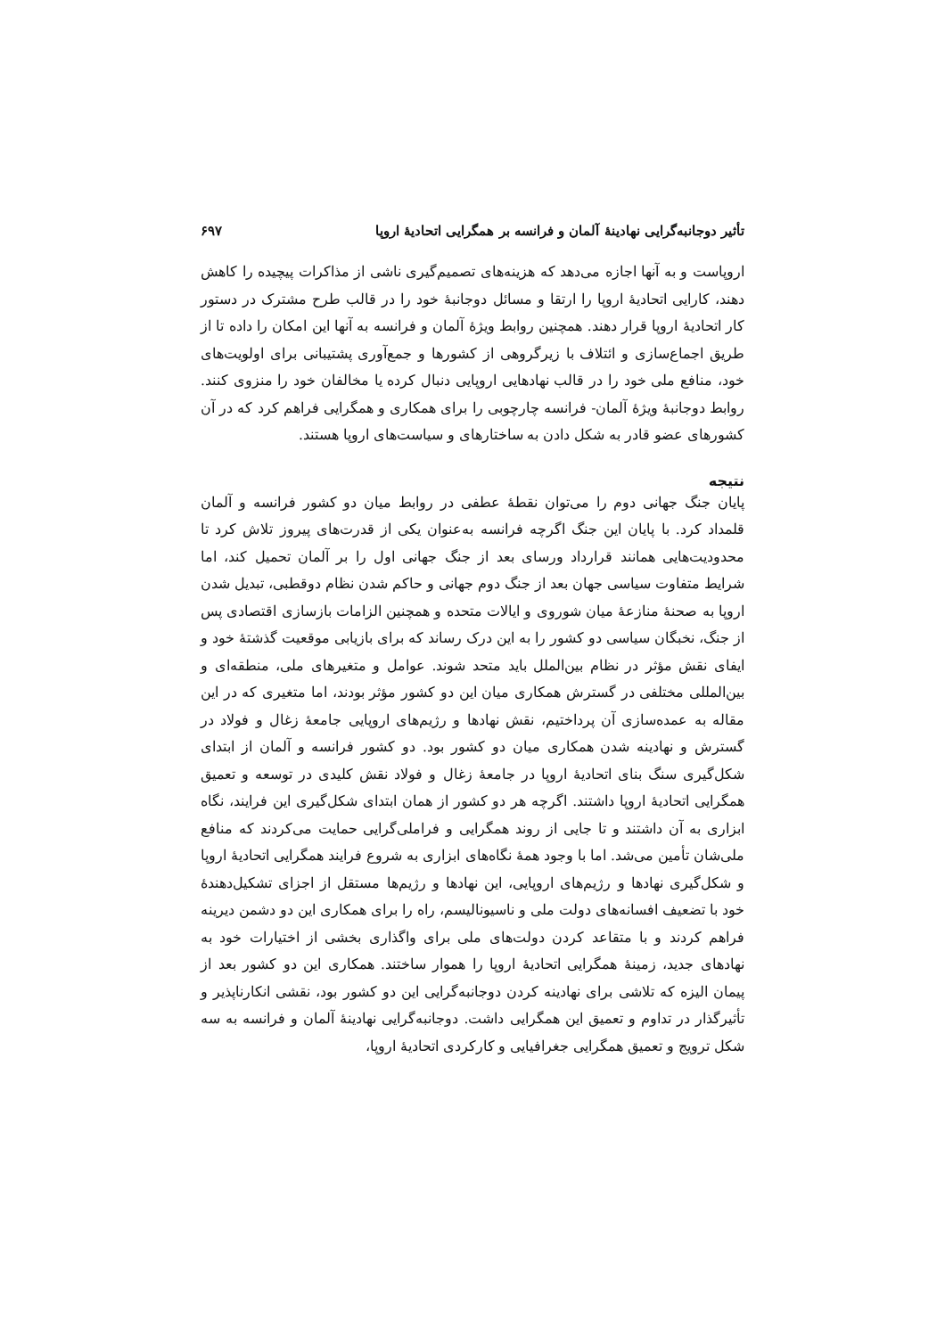تأثیر دوجانبه‌گرایی نهادینهٔ آلمان و فرانسه بر همگرایی اتحادیهٔ اروپا ۶۹۷
اروپاست و به آنها اجازه می‌دهد که هزینه‌های تصمیم‌گیری ناشی از مذاکرات پیچیده را کاهش دهند، کارایی اتحادیهٔ اروپا را ارتقا و مسائل دوجانبهٔ خود را در قالب طرح مشترک در دستور کار اتحادیهٔ اروپا قرار دهند. همچنین روابط ویژهٔ آلمان و فرانسه به آنها این امکان را داده تا از طریق اجماع‌سازی و ائتلاف با زیرگروهی از کشورها و جمع‌آوری پشتیبانی برای اولویت‌های خود، منافع ملی خود را در قالب نهادهایی اروپایی دنبال کرده یا مخالفان خود را منزوی کنند. روابط دوجانبهٔ ویژهٔ آلمان- فرانسه چارچوبی را برای همکاری و همگرایی فراهم کرد که در آن کشورهای عضو قادر به شکل دادن به ساختارهای و سیاست‌های اروپا هستند.
نتیجه
پایان جنگ جهانی دوم را می‌توان نقطهٔ عطفی در روابط میان دو کشور فرانسه و آلمان قلمداد کرد. با پایان این جنگ اگرچه فرانسه به‌عنوان یکی از قدرت‌های پیروز تلاش کرد تا محدودیت‌هایی همانند قرارداد ورسای بعد از جنگ جهانی اول را بر آلمان تحمیل کند، اما شرایط متفاوت سیاسی جهان بعد از جنگ دوم جهانی و حاکم شدن نظام دوقطبی، تبدیل شدن اروپا به صحنهٔ منازعهٔ میان شوروی و ایالات متحده و همچنین الزامات بازسازی اقتصادی پس از جنگ، نخبگان سیاسی دو کشور را به این درک رساند که برای بازیابی موقعیت گذشتهٔ خود و ایفای نقش مؤثر در نظام بین‌الملل باید متحد شوند. عوامل و متغیرهای ملی، منطقه‌ای و بین‌المللی مختلفی در گسترش همکاری میان این دو کشور مؤثر بودند، اما متغیری که در این مقاله به عمده‌سازی آن پرداختیم، نقش نهادها و رژیم‌های اروپایی جامعهٔ زغال و فولاد در گسترش و نهادینه شدن همکاری میان دو کشور بود. دو کشور فرانسه و آلمان از ابتدای شکل‌گیری سنگ بنای اتحادیهٔ اروپا در جامعهٔ زغال و فولاد نقش کلیدی در توسعه و تعمیق همگرایی اتحادیهٔ اروپا داشتند. اگرچه هر دو کشور از همان ابتدای شکل‌گیری این فرایند، نگاه ابزاری به آن داشتند و تا جایی از روند همگرایی و فراملی‌گرایی حمایت می‌کردند که منافع ملی‌شان تأمین می‌شد. اما با وجود همهٔ نگاه‌های ابزاری به شروع فرایند همگرایی اتحادیهٔ اروپا و شکل‌گیری نهادها و رژیم‌های اروپایی، این نهادها و رژیم‌ها مستقل از اجزای تشکیل‌دهندهٔ خود با تضعیف افسانه‌های دولت ملی و ناسیونالیسم، راه را برای همکاری این دو دشمن دیرینه فراهم کردند و با متقاعد کردن دولت‌های ملی برای واگذاری بخشی از اختیارات خود به نهادهای جدید، زمینهٔ همگرایی اتحادیهٔ اروپا را هموار ساختند. همکاری این دو کشور بعد از پیمان الیزه که تلاشی برای نهادینه کردن دوجانبه‌گرایی این دو کشور بود، نقشی انکارناپذیر و تأثیرگذار در تداوم و تعمیق این همگرایی داشت. دوجانبه‌گرایی نهادینهٔ آلمان و فرانسه به سه شکل ترویج و تعمیق همگرایی جغرافیایی و کارکردی اتحادیهٔ اروپا،